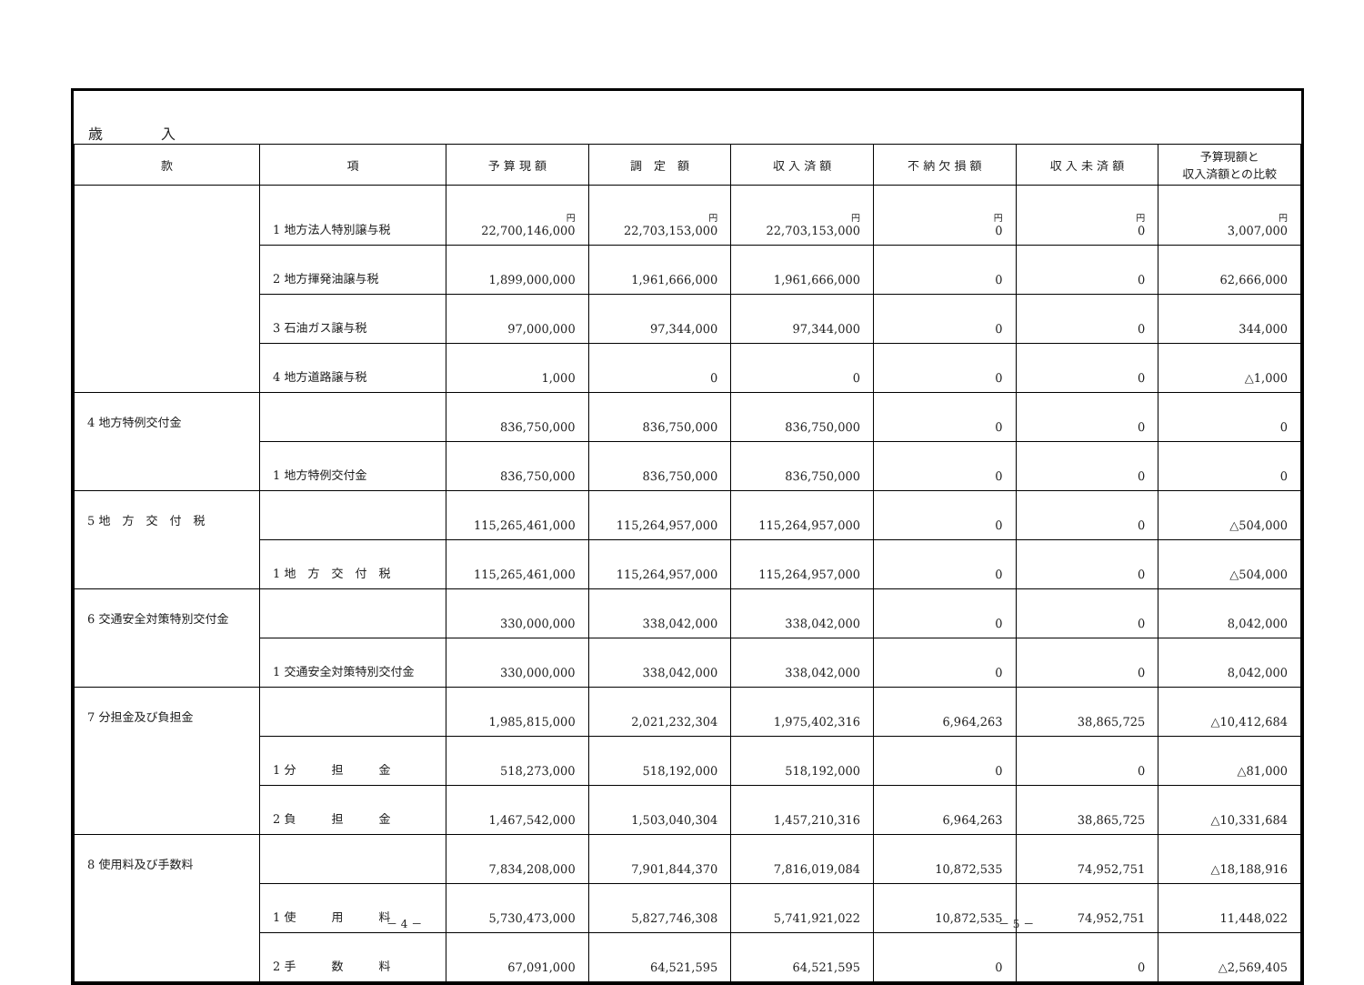歳　　　　入
| 款 | 項 | 予 算 現 額 | 調 定 額 | 収 入 済 額 | 不 納 欠 損 額 | 収 入 未 済 額 | 予算現額と 収入済額との比較 |
| --- | --- | --- | --- | --- | --- | --- | --- |
| | 1 地方法人特別譲与税 | 円 22,700,146,000 | 円 22,703,153,000 | 円 22,703,153,000 | 円 0 | 円 0 | 円 3,007,000 |
| | 2 地方揮発油譲与税 | 1,899,000,000 | 1,961,666,000 | 1,961,666,000 | 0 | 0 | 62,666,000 |
| | 3 石油ガス譲与税 | 97,000,000 | 97,344,000 | 97,344,000 | 0 | 0 | 344,000 |
| | 4 地方道路譲与税 | 1,000 | 0 | 0 | 0 | 0 | △1,000 |
| 4 地方特例交付金 | | 836,750,000 | 836,750,000 | 836,750,000 | 0 | 0 | 0 |
| | 1 地方特例交付金 | 836,750,000 | 836,750,000 | 836,750,000 | 0 | 0 | 0 |
| 5 地 方 交 付 税 | | 115,265,461,000 | 115,264,957,000 | 115,264,957,000 | 0 | 0 | △504,000 |
| | 1 地 方 交 付 税 | 115,265,461,000 | 115,264,957,000 | 115,264,957,000 | 0 | 0 | △504,000 |
| 6 交通安全対策特別交付金 | | 330,000,000 | 338,042,000 | 338,042,000 | 0 | 0 | 8,042,000 |
| | 1 交通安全対策特別交付金 | 330,000,000 | 338,042,000 | 338,042,000 | 0 | 0 | 8,042,000 |
| 7 分担金及び負担金 | | 1,985,815,000 | 2,021,232,304 | 1,975,402,316 | 6,964,263 | 38,865,725 | △10,412,684 |
| | 1 分 担 金 | 518,273,000 | 518,192,000 | 518,192,000 | 0 | 0 | △81,000 |
| | 2 負 担 金 | 1,467,542,000 | 1,503,040,304 | 1,457,210,316 | 6,964,263 | 38,865,725 | △10,331,684 |
| 8 使用料及び手数料 | | 7,834,208,000 | 7,901,844,370 | 7,816,019,084 | 10,872,535 | 74,952,751 | △18,188,916 |
| | 1 使 用 料 | 5,730,473,000 | 5,827,746,308 | 5,741,921,022 | 10,872,535 | 74,952,751 | 11,448,022 |
| | 2 手 数 料 | 67,091,000 | 64,521,595 | 64,521,595 | 0 | 0 | △2,569,405 |
－ 4 － － 5 －